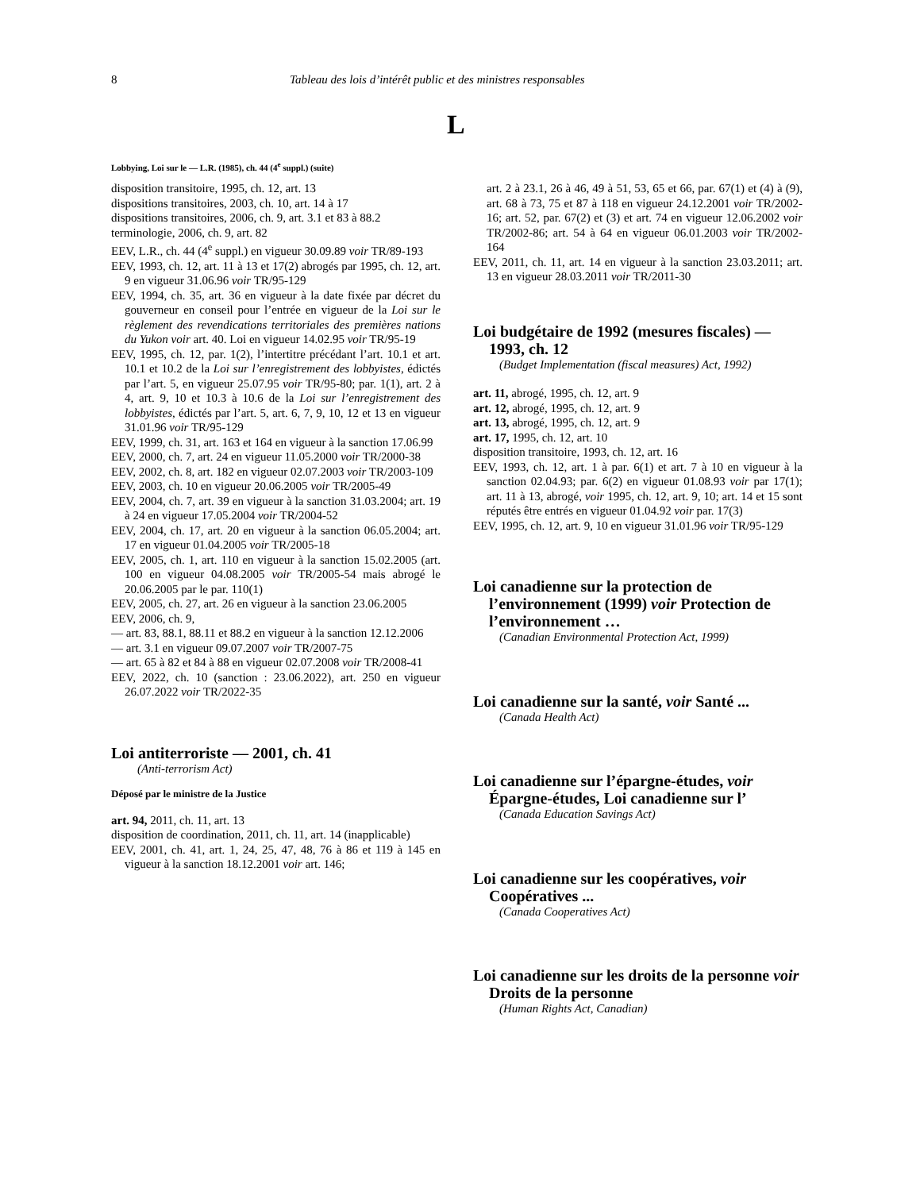8 Tableau des lois d’intérêt public et des ministres responsables
L
Lobbying, Loi sur le — L.R. (1985), ch. 44 (4<sup>e</sup> suppl.) (suite)
disposition transitoire, 1995, ch. 12, art. 13
dispositions transitoires, 2003, ch. 10, art. 14 à 17
dispositions transitoires, 2006, ch. 9, art. 3.1 et 83 à 88.2
terminologie, 2006, ch. 9, art. 82
EEV, L.R., ch. 44 (4<sup>e</sup> suppl.) en vigueur 30.09.89 voir TR/89-193
EEV, 1993, ch. 12, art. 11 à 13 et 17(2) abrogés par 1995, ch. 12, art. 9 en vigueur 31.06.96 voir TR/95-129
EEV, 1994, ch. 35, art. 36 en vigueur à la date fixée par décret du gouverneur en conseil pour l’entrée en vigueur de la Loi sur le règlement des revendications territoriales des premières nations du Yukon voir art. 40. Loi en vigueur 14.02.95 voir TR/95-19
EEV, 1995, ch. 12, par. 1(2), l’intertitre précédant l’art. 10.1 et art. 10.1 et 10.2 de la Loi sur l’enregistrement des lobbyistes, édictés par l’art. 5, en vigueur 25.07.95 voir TR/95-80; par. 1(1), art. 2 à 4, art. 9, 10 et 10.3 à 10.6 de la Loi sur l’enregistrement des lobbyistes, édictés par l’art. 5, art. 6, 7, 9, 10, 12 et 13 en vigueur 31.01.96 voir TR/95-129
EEV, 1999, ch. 31, art. 163 et 164 en vigueur à la sanction 17.06.99
EEV, 2000, ch. 7, art. 24 en vigueur 11.05.2000 voir TR/2000-38
EEV, 2002, ch. 8, art. 182 en vigueur 02.07.2003 voir TR/2003-109
EEV, 2003, ch. 10 en vigueur 20.06.2005 voir TR/2005-49
EEV, 2004, ch. 7, art. 39 en vigueur à la sanction 31.03.2004; art. 19 à 24 en vigueur 17.05.2004 voir TR/2004-52
EEV, 2004, ch. 17, art. 20 en vigueur à la sanction 06.05.2004; art. 17 en vigueur 01.04.2005 voir TR/2005-18
EEV, 2005, ch. 1, art. 110 en vigueur à la sanction 15.02.2005 (art. 100 en vigueur 04.08.2005 voir TR/2005-54 mais abrogé le 20.06.2005 par le par. 110(1)
EEV, 2005, ch. 27, art. 26 en vigueur à la sanction 23.06.2005
EEV, 2006, ch. 9,
— art. 83, 88.1, 88.11 et 88.2 en vigueur à la sanction 12.12.2006
— art. 3.1 en vigueur 09.07.2007 voir TR/2007-75
— art. 65 à 82 et 84 à 88 en vigueur 02.07.2008 voir TR/2008-41
EEV, 2022, ch. 10 (sanction : 23.06.2022), art. 250 en vigueur 26.07.2022 voir TR/2022-35
Loi antiterroriste — 2001, ch. 41
(Anti-terrorism Act)
Déposé par le ministre de la Justice
art. 94, 2011, ch. 11, art. 13
disposition de coordination, 2011, ch. 11, art. 14 (inapplicable)
EEV, 2001, ch. 41, art. 1, 24, 25, 47, 48, 76 à 86 et 119 à 145 en vigueur à la sanction 18.12.2001 voir art. 146;
art. 2 à 23.1, 26 à 46, 49 à 51, 53, 65 et 66, par. 67(1) et (4) à (9), art. 68 à 73, 75 et 87 à 118 en vigueur 24.12.2001 voir TR/2002-16; art. 52, par. 67(2) et (3) et art. 74 en vigueur 12.06.2002 voir TR/2002-86; art. 54 à 64 en vigueur 06.01.2003 voir TR/2002-164
EEV, 2011, ch. 11, art. 14 en vigueur à la sanction 23.03.2011; art. 13 en vigueur 28.03.2011 voir TR/2011-30
Loi budgétaire de 1992 (mesures fiscales) — 1993, ch. 12
(Budget Implementation (fiscal measures) Act, 1992)
art. 11, abrogé, 1995, ch. 12, art. 9
art. 12, abrogé, 1995, ch. 12, art. 9
art. 13, abrogé, 1995, ch. 12, art. 9
art. 17, 1995, ch. 12, art. 10
disposition transitoire, 1993, ch. 12, art. 16
EEV, 1993, ch. 12, art. 1 à par. 6(1) et art. 7 à 10 en vigueur à la sanction 02.04.93; par. 6(2) en vigueur 01.08.93 voir par 17(1); art. 11 à 13, abrogé, voir 1995, ch. 12, art. 9, 10; art. 14 et 15 sont réputés être entrés en vigueur 01.04.92 voir par. 17(3)
EEV, 1995, ch. 12, art. 9, 10 en vigueur 31.01.96 voir TR/95-129
Loi canadienne sur la protection de l’environnement (1999) voir Protection de l’environnement …
(Canadian Environmental Protection Act, 1999)
Loi canadienne sur la santé, voir Santé ...
(Canada Health Act)
Loi canadienne sur l’épargne-études, voir Épargne-études, Loi canadienne sur l’
(Canada Education Savings Act)
Loi canadienne sur les coopératives, voir Coopératives ...
(Canada Cooperatives Act)
Loi canadienne sur les droits de la personne voir Droits de la personne
(Human Rights Act, Canadian)